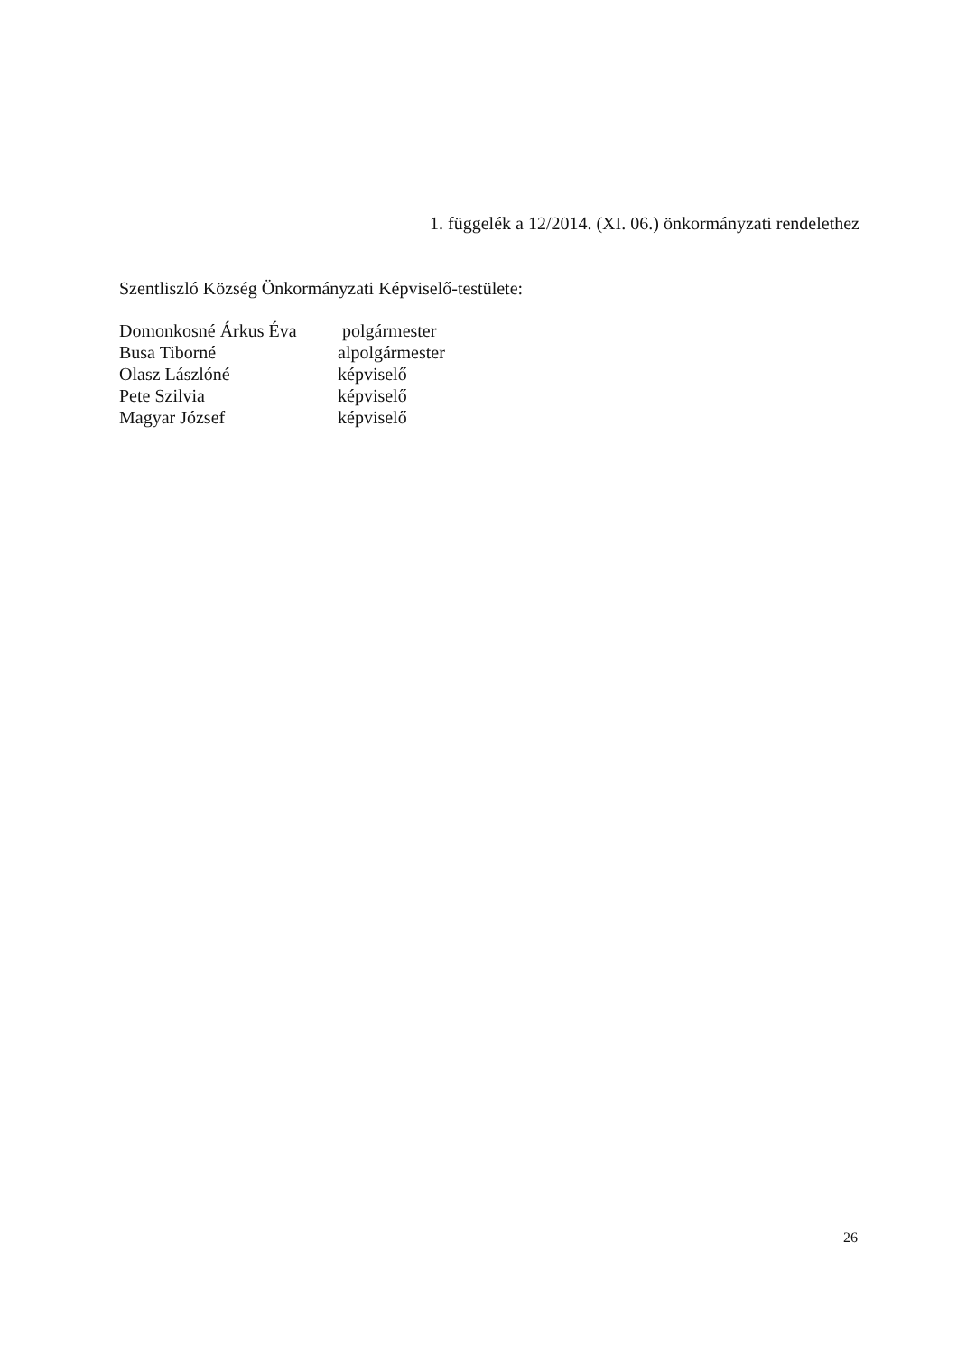1. függelék a 12/2014. (XI. 06.) önkormányzati rendelethez
Szentliszló Község Önkormányzati Képviselő-testülete:
| Domonkosné Árkus Éva | polgármester |
| Busa Tiborné | alpolgármester |
| Olasz Lászlóné | képviselő |
| Pete Szilvia | képviselő |
| Magyar József | képviselő |
26